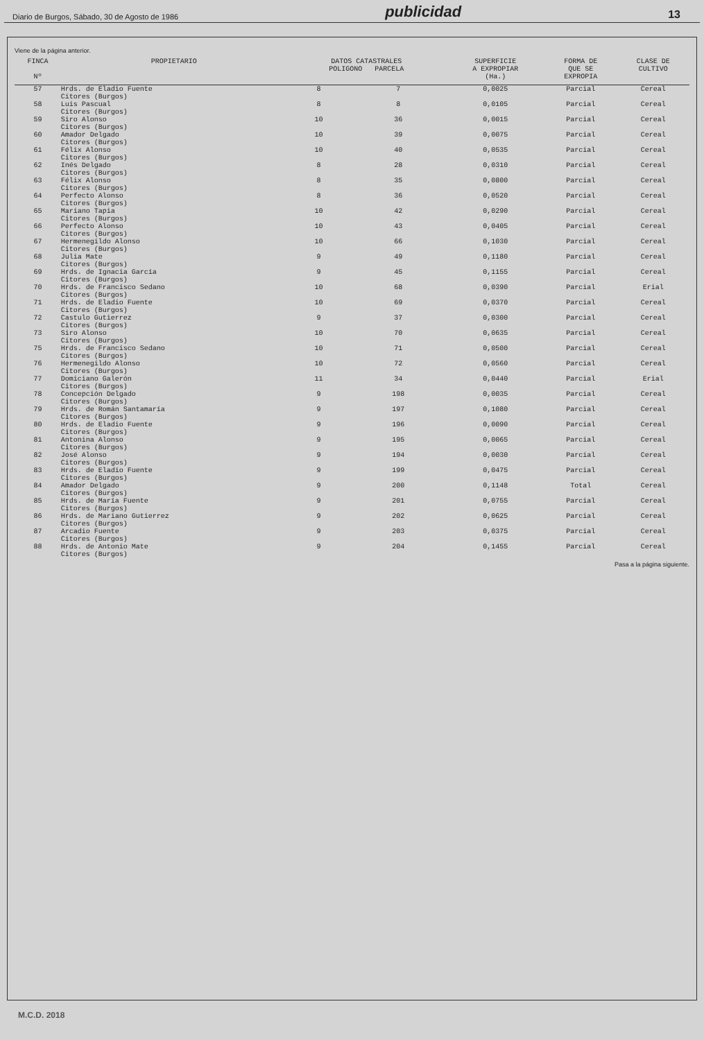Diario de Burgos, Sábado, 30 de Agosto de 1986 publicidad 13
Viene de la página anterior.
| FINCA Nº | PROPIETARIO | DATOS CATASTRALES POLIGONO PARCELA | | SUPERFICIE A EXPROPIAR (Ha.) | FORMA DE QUE SE EXPROPIA | CLASE DE CULTIVO |
| --- | --- | --- | --- | --- | --- | --- |
| 57 | Hrds. de Eladio Fuente Citores (Burgos) | 8 | 7 | 0,0025 | Parcial | Cereal |
| 58 | Luis Pascual Citores (Burgos) | 8 | 8 | 0,0105 | Parcial | Cereal |
| 59 | Siro Alonso Citores (Burgos) | 10 | 36 | 0,0015 | Parcial | Cereal |
| 60 | Amador Delgado Citores (Burgos) | 10 | 39 | 0,0075 | Parcial | Cereal |
| 61 | Félix Alonso Citores (Burgos) | 10 | 40 | 0,0535 | Parcial | Cereal |
| 62 | Inés Delgado Citores (Burgos) | 8 | 28 | 0,0310 | Parcial | Cereal |
| 63 | Félix Alonso Citores (Burgos) | 8 | 35 | 0,0800 | Parcial | Cereal |
| 64 | Perfecto Alonso Citores (Burgos) | 8 | 36 | 0,0520 | Parcial | Cereal |
| 65 | Mariano Tapia Citores (Burgos) | 10 | 42 | 0,0290 | Parcial | Cereal |
| 66 | Perfecto Alonso Citores (Burgos) | 10 | 43 | 0,0405 | Parcial | Cereal |
| 67 | Hermenegildo Alonso Citores (Burgos) | 10 | 66 | 0,1030 | Parcial | Cereal |
| 68 | Julia Mate Citores (Burgos) | 9 | 49 | 0,1180 | Parcial | Cereal |
| 69 | Hrds. de Ignacia García Citores (Burgos) | 9 | 45 | 0,1155 | Parcial | Cereal |
| 70 | Hrds. de Francisco Sedano Citores (Burgos) | 10 | 68 | 0,0390 | Parcial | Erial |
| 71 | Hrds. de Eladio Fuente Citores (Burgos) | 10 | 69 | 0,0370 | Parcial | Cereal |
| 72 | Castulo Gutierrez Citores (Burgos) | 9 | 37 | 0,0300 | Parcial | Cereal |
| 73 | Siro Alonso Citores (Burgos) | 10 | 70 | 0,0635 | Parcial | Cereal |
| 75 | Hrds. de Francisco Sedano Citores (Burgos) | 10 | 71 | 0,0500 | Parcial | Cereal |
| 76 | Hermenegildo Alonso Citores (Burgos) | 10 | 72 | 0,0560 | Parcial | Cereal |
| 77 | Domiciano Galerón Citores (Burgos) | 11 | 34 | 0,0440 | Parcial | Erial |
| 78 | Concepción Delgado Citores (Burgos) | 9 | 198 | 0,0035 | Parcial | Cereal |
| 79 | Hrds. de Román Santamaría Citores (Burgos) | 9 | 197 | 0,1080 | Parcial | Cereal |
| 80 | Hrds. de Eladio Fuente Citores (Burgos) | 9 | 196 | 0,0090 | Parcial | Cereal |
| 81 | Antonina Alonso Citores (Burgos) | 9 | 195 | 0,0065 | Parcial | Cereal |
| 82 | José Alonso Citores (Burgos) | 9 | 194 | 0,0030 | Parcial | Cereal |
| 83 | Hrds. de Eladio Fuente Citores (Burgos) | 9 | 199 | 0,0475 | Parcial | Cereal |
| 84 | Amador Delgado Citores (Burgos) | 9 | 200 | 0,1148 | Total | Cereal |
| 85 | Hrds. de María Fuente Citores (Burgos) | 9 | 201 | 0,0755 | Parcial | Cereal |
| 86 | Hrds. de Mariano Gutierrez Citores (Burgos) | 9 | 202 | 0,0625 | Parcial | Cereal |
| 87 | Arcadio Fuente Citores (Burgos) | 9 | 203 | 0,0375 | Parcial | Cereal |
| 88 | Hrds. de Antonio Mate Citores (Burgos) | 9 | 204 | 0,1455 | Parcial | Cereal |
Pasa a la página siguiente.
M.C.D. 2018